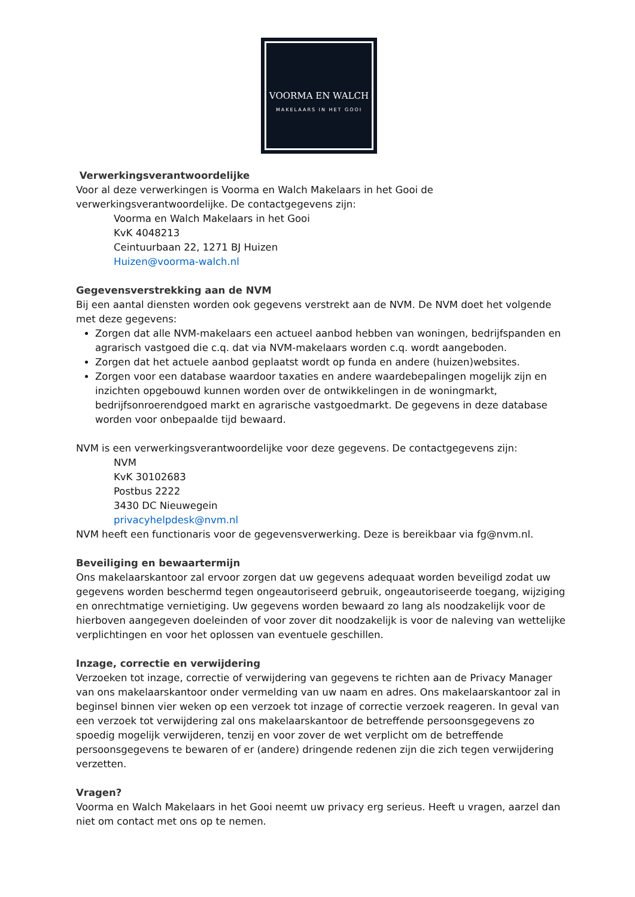VOORMA EN WALCH
MAKELAARS IN HET GOOI
Verwerkingsverantwoordelijke
Voor al deze verwerkingen is Voorma en Walch Makelaars in het Gooi de verwerkingsverantwoordelijke. De contactgegevens zijn:
Voorma en Walch Makelaars in het Gooi
KvK 4048213
Ceintuurbaan 22, 1271 BJ Huizen
Huizen@voorma-walch.nl
Gegevensverstrekking aan de NVM
Bij een aantal diensten worden ook gegevens verstrekt aan de NVM. De NVM doet het volgende met deze gegevens:
Zorgen dat alle NVM-makelaars een actueel aanbod hebben van woningen, bedrijfspanden en agrarisch vastgoed die c.q. dat via NVM-makelaars worden c.q. wordt aangeboden.
Zorgen dat het actuele aanbod geplaatst wordt op funda en andere (huizen)websites.
Zorgen voor een database waardoor taxaties en andere waardebepalingen mogelijk zijn en inzichten opgebouwd kunnen worden over de ontwikkelingen in de woningmarkt, bedrijfsonroerendgoed markt en agrarische vastgoedmarkt. De gegevens in deze database worden voor onbepaalde tijd bewaard.
NVM is een verwerkingsverantwoordelijke voor deze gegevens. De contactgegevens zijn:
NVM
KvK 30102683
Postbus 2222
3430 DC Nieuwegein
privacyhelpdesk@nvm.nl
NVM heeft een functionaris voor de gegevensverwerking. Deze is bereikbaar via fg@nvm.nl.
Beveiliging en bewaartermijn
Ons makelaarskantoor zal ervoor zorgen dat uw gegevens adequaat worden beveiligd zodat uw gegevens worden beschermd tegen ongeautoriseerd gebruik, ongeautoriseerde toegang, wijziging en onrechtmatige vernietiging. Uw gegevens worden bewaard zo lang als noodzakelijk voor de hierboven aangegeven doeleinden of voor zover dit noodzakelijk is voor de naleving van wettelijke verplichtingen en voor het oplossen van eventuele geschillen.
Inzage, correctie en verwijdering
Verzoeken tot inzage, correctie of verwijdering van gegevens te richten aan de Privacy Manager van ons makelaarskantoor onder vermelding van uw naam en adres. Ons makelaarskantoor zal in beginsel binnen vier weken op een verzoek tot inzage of correctie verzoek reageren. In geval van een verzoek tot verwijdering zal ons makelaarskantoor de betreffende persoonsgegevens zo spoedig mogelijk verwijderen, tenzij en voor zover de wet verplicht om de betreffende persoonsgegevens te bewaren of er (andere) dringende redenen zijn die zich tegen verwijdering verzetten.
Vragen?
Voorma en Walch Makelaars in het Gooi neemt uw privacy erg serieus. Heeft u vragen, aarzel dan niet om contact met ons op te nemen.